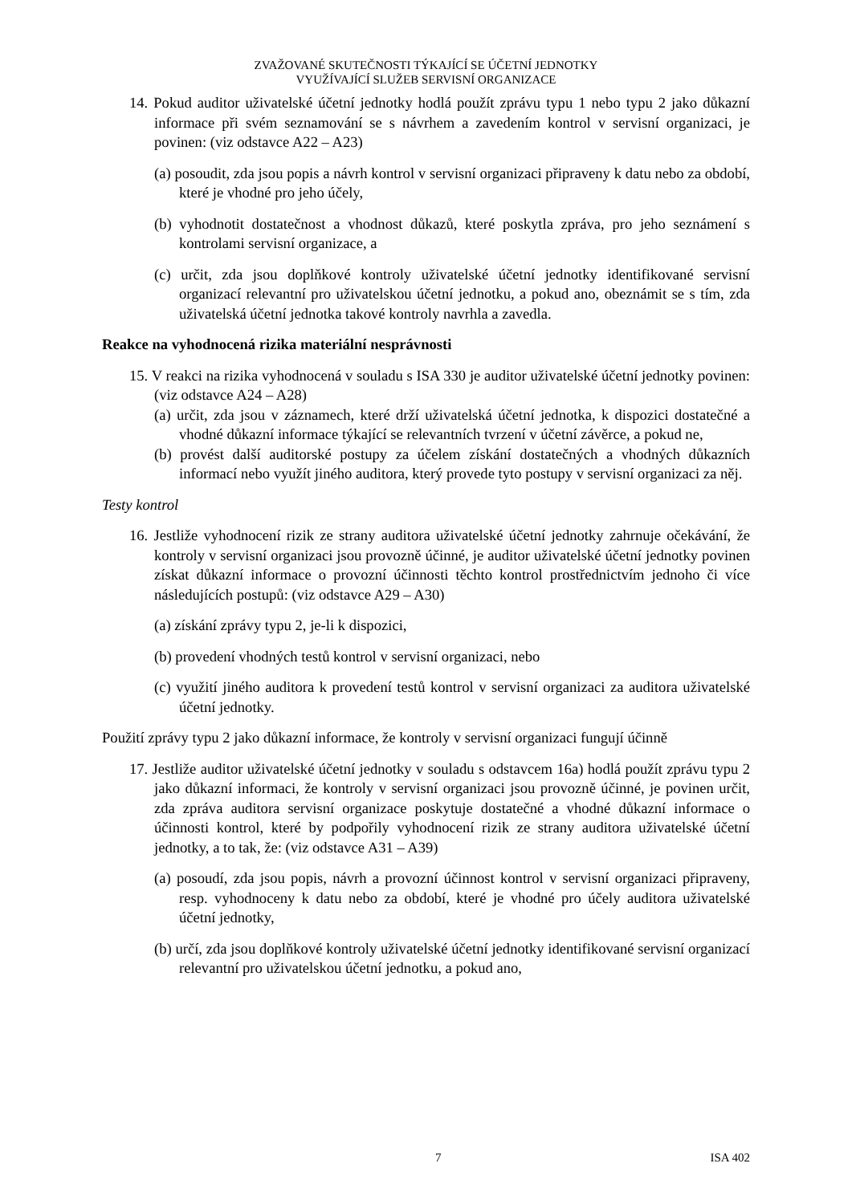ZVAŽOVANÉ SKUTEČNOSTI TÝKAJÍCÍ SE ÚČETNÍ JEDNOTKY
VYUŽÍVAJÍCÍ SLUŽEB SERVISNÍ ORGANIZACE
14. Pokud auditor uživatelské účetní jednotky hodlá použít zprávu typu 1 nebo typu 2 jako důkazní informace při svém seznamování se s návrhem a zavedením kontrol v servisní organizaci, je povinen: (viz odstavce A22 – A23)
(a) posoudit, zda jsou popis a návrh kontrol v servisní organizaci připraveny k datu nebo za období, které je vhodné pro jeho účely,
(b) vyhodnotit dostatečnost a vhodnost důkazů, které poskytla zpráva, pro jeho seznámení s kontrolami servisní organizace, a
(c) určit, zda jsou doplňkové kontroly uživatelské účetní jednotky identifikované servisní organizací relevantní pro uživatelskou účetní jednotku, a pokud ano, obeznámit se s tím, zda uživatelská účetní jednotka takové kontroly navrhla a zavedla.
Reakce na vyhodnocená rizika materiální nesprávnosti
15. V reakci na rizika vyhodnocená v souladu s ISA 330 je auditor uživatelské účetní jednotky povinen: (viz odstavce A24 – A28)
(a) určit, zda jsou v záznamech, které drží uživatelská účetní jednotka, k dispozici dostatečné a vhodné důkazní informace týkající se relevantních tvrzení v účetní závěrce, a pokud ne,
(b) provést další auditorské postupy za účelem získání dostatečných a vhodných důkazních informací nebo využít jiného auditora, který provede tyto postupy v servisní organizaci za něj.
Testy kontrol
16. Jestliže vyhodnocení rizik ze strany auditora uživatelské účetní jednotky zahrnuje očekávání, že kontroly v servisní organizaci jsou provozně účinné, je auditor uživatelské účetní jednotky povinen získat důkazní informace o provozní účinnosti těchto kontrol prostřednictvím jednoho či více následujících postupů: (viz odstavce A29 – A30)
(a) získání zprávy typu 2, je-li k dispozici,
(b) provedení vhodných testů kontrol v servisní organizaci, nebo
(c) využití jiného auditora k provedení testů kontrol v servisní organizaci za auditora uživatelské účetní jednotky.
Použití zprávy typu 2 jako důkazní informace, že kontroly v servisní organizaci fungují účinně
17. Jestliže auditor uživatelské účetní jednotky v souladu s odstavcem 16a) hodlá použít zprávu typu 2 jako důkazní informaci, že kontroly v servisní organizaci jsou provozně účinné, je povinen určit, zda zpráva auditora servisní organizace poskytuje dostatečné a vhodné důkazní informace o účinnosti kontrol, které by podpořily vyhodnocení rizik ze strany auditora uživatelské účetní jednotky, a to tak, že: (viz odstavce A31 – A39)
(a) posoudí, zda jsou popis, návrh a provozní účinnost kontrol v servisní organizaci připraveny, resp. vyhodnoceny k datu nebo za období, které je vhodné pro účely auditora uživatelské účetní jednotky,
(b) určí, zda jsou doplňkové kontroly uživatelské účetní jednotky identifikované servisní organizací relevantní pro uživatelskou účetní jednotku, a pokud ano,
7 ISA 402